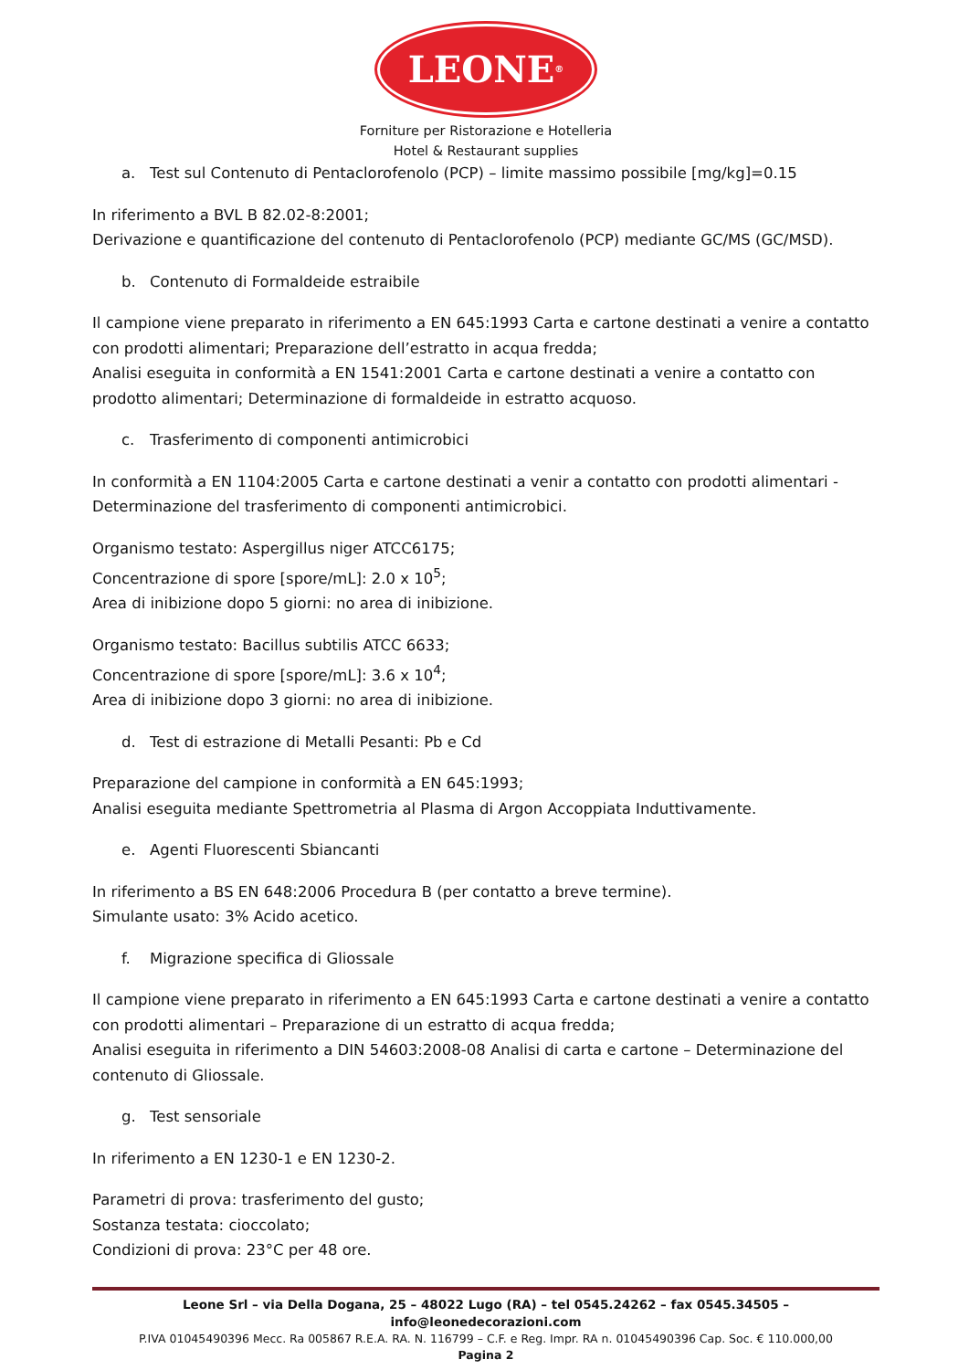LEONE<sup>®</sup>
Forniture per Ristorazione e Hotelleria
Hotel & Restaurant supplies
a. Test sul Contenuto di Pentaclorofenolo (PCP) – limite massimo possibile [mg/kg]=0.15
In riferimento a BVL B 82.02-8:2001;
Derivazione e quantificazione del contenuto di Pentaclorofenolo (PCP) mediante GC/MS (GC/MSD).
b. Contenuto di Formaldeide estraibile
Il campione viene preparato in riferimento a EN 645:1993 Carta e cartone destinati a venire a contatto con prodotti alimentari; Preparazione dell’estratto in acqua fredda;
Analisi eseguita in conformità a EN 1541:2001 Carta e cartone destinati a venire a contatto con prodotto alimentari; Determinazione di formaldeide in estratto acquoso.
c. Trasferimento di componenti antimicrobici
In conformità a EN 1104:2005 Carta e cartone destinati a venir a contatto con prodotti alimentari - Determinazione del trasferimento di componenti antimicrobici.
Organismo testato: Aspergillus niger ATCC6175;
Concentrazione di spore [spore/mL]: 2.0 x 10<sup>5</sup>;
Area di inibizione dopo 5 giorni: no area di inibizione.
Organismo testato: Bacillus subtilis ATCC 6633;
Concentrazione di spore [spore/mL]: 3.6 x 10<sup>4</sup>;
Area di inibizione dopo 3 giorni: no area di inibizione.
d. Test di estrazione di Metalli Pesanti: Pb e Cd
Preparazione del campione in conformità a EN 645:1993;
Analisi eseguita mediante Spettrometria al Plasma di Argon Accoppiata Induttivamente.
e. Agenti Fluorescenti Sbiancanti
In riferimento a BS EN 648:2006 Procedura B (per contatto a breve termine).
Simulante usato: 3% Acido acetico.
f. Migrazione specifica di Gliossale
Il campione viene preparato in riferimento a EN 645:1993 Carta e cartone destinati a venire a contatto con prodotti alimentari – Preparazione di un estratto di acqua fredda;
Analisi eseguita in riferimento a DIN 54603:2008-08 Analisi di carta e cartone – Determinazione del contenuto di Gliossale.
g. Test sensoriale
In riferimento a EN 1230-1 e EN 1230-2.
Parametri di prova: trasferimento del gusto;
Sostanza testata: cioccolato;
Condizioni di prova: 23°C per 48 ore.
Leone Srl – via Della Dogana, 25 – 48022 Lugo (RA) – tel 0545.24262 – fax 0545.34505 – info@leonedecorazioni.com
P.IVA 01045490396 Mecc. Ra 005867 R.E.A. RA. N. 116799 – C.F. e Reg. Impr. RA n. 01045490396 Cap. Soc. € 110.000,00
Pagina 2